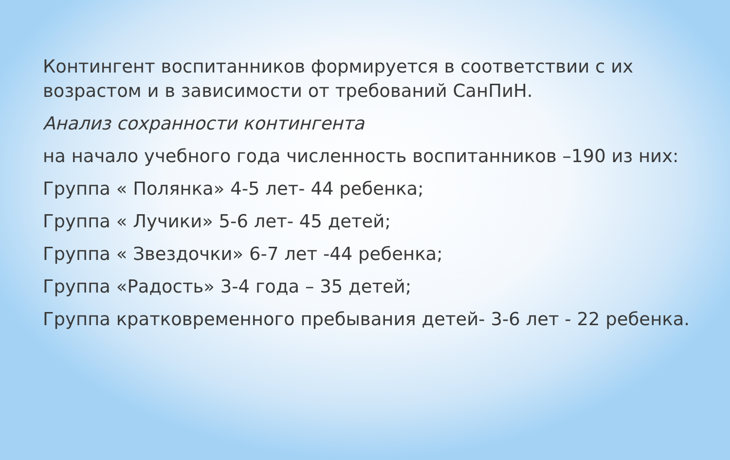Контингент воспитанников формируется в соответствии с их возрастом и в зависимости от требований СанПиН.
Анализ сохранности контингента
на начало учебного года численность воспитанников –190 из них:
Группа « Полянка» 4-5 лет- 44 ребенка;
Группа « Лучики» 5-6 лет- 45 детей;
Группа « Звездочки» 6-7 лет -44 ребенка;
Группа «Радость» 3-4 года – 35 детей;
Группа кратковременного пребывания детей- 3-6 лет - 22 ребенка.